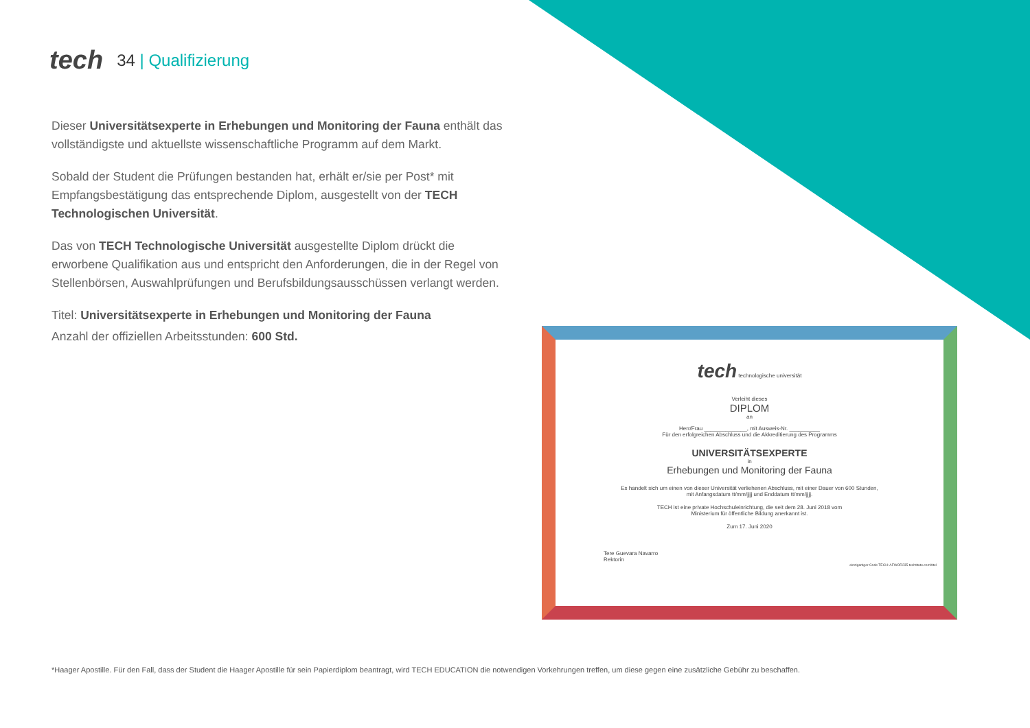tech 34 | Qualifizierung
Dieser Universitätsexperte in Erhebungen und Monitoring der Fauna enthält das vollständigste und aktuellste wissenschaftliche Programm auf dem Markt.
Sobald der Student die Prüfungen bestanden hat, erhält er/sie per Post* mit Empfangsbestätigung das entsprechende Diplom, ausgestellt von der TECH Technologischen Universität.
Das von TECH Technologische Universität ausgestellte Diplom drückt die erworbene Qualifikation aus und entspricht den Anforderungen, die in der Regel von Stellenbörsen, Auswahlprüfungen und Berufsbildungsausschüssen verlangt werden.
Titel: Universitätsexperte in Erhebungen und Monitoring der Fauna
Anzahl der offiziellen Arbeitsstunden: 600 Std.
tech technologische universität
Verleiht dieses
DIPLOM
an
Herr/Frau ______________, mit Ausweis-Nr. __________
Für den erfolgreichen Abschluss und die Akkreditierung des Programms
UNIVERSITÄTSEXPERTE
in
Erhebungen und Monitoring der Fauna
Es handelt sich um einen von dieser Universität verliehenen Abschluss, mit einer Dauer von 600 Stunden,
mit Anfangsdatum tt/mm/jjjj und Enddatum tt/mm/jjjj.
TECH ist eine private Hochschuleinrichtung, die seit dem 28. Juni 2018 vom
Ministerium für öffentliche Bildung anerkannt ist.
Zum 17. Juni 2020
Tere Guevara Navarro
Rektorin
einzigartiger Code TECH: AFWOR235 techtitute.com/titel
*Haager Apostille. Für den Fall, dass der Student die Haager Apostille für sein Papierdiplom beantragt, wird TECH EDUCATION die notwendigen Vorkehrungen treffen, um diese gegen eine zusätzliche Gebühr zu beschaffen.